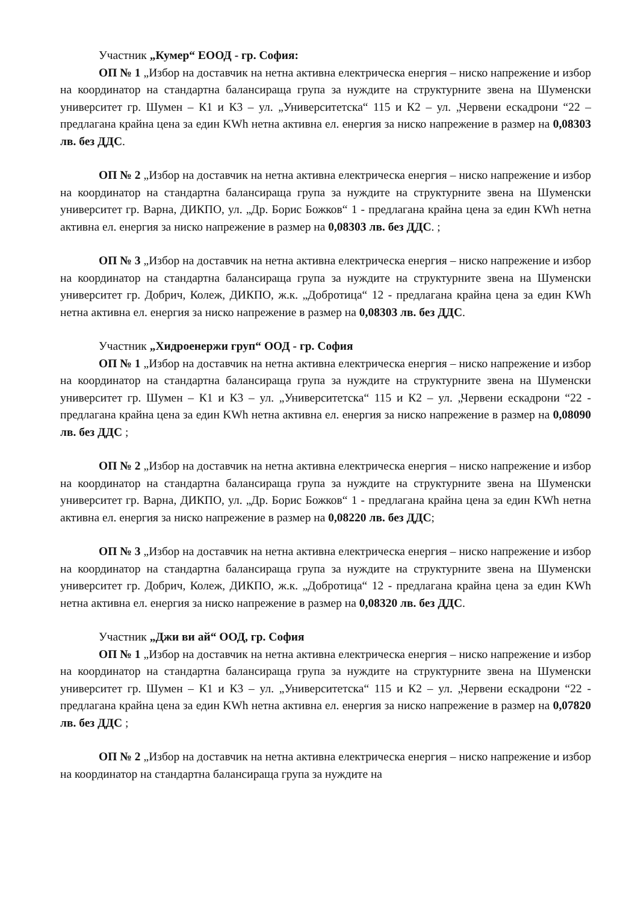Участник „Кумер“ ЕООД - гр. София:
ОП № 1 „Избор на доставчик на нетна активна електрическа енергия – ниско напрежение и избор на координатор на стандартна балансираща група за нуждите на структурните звена на Шуменски университет гр. Шумен – К1 и К3 – ул. „Университетска“ 115 и К2 – ул. „Червени ескадрони “22 – предлагана крайна цена за един KWh нетна активна ел. енергия за ниско напрежение в размер на 0,08303 лв. без ДДС.
ОП № 2 „Избор на доставчик на нетна активна електрическа енергия – ниско напрежение и избор на координатор на стандартна балансираща група за нуждите на структурните звена на Шуменски университет гр. Варна, ДИКПО, ул. „Др. Борис Божков“ 1 - предлагана крайна цена за един KWh нетна активна ел. енергия за ниско напрежение в размер на 0,08303 лв. без ДДС. ;
ОП № 3 „Избор на доставчик на нетна активна електрическа енергия – ниско напрежение и избор на координатор на стандартна балансираща група за нуждите на структурните звена на Шуменски университет гр. Добрич, Колеж, ДИКПО, ж.к. „Добротица“ 12 - предлагана крайна цена за един KWh нетна активна ел. енергия за ниско напрежение в размер на 0,08303 лв. без ДДС.
Участник „Хидроенержи груп“ ООД - гр. София
ОП № 1 „Избор на доставчик на нетна активна електрическа енергия – ниско напрежение и избор на координатор на стандартна балансираща група за нуждите на структурните звена на Шуменски университет гр. Шумен – К1 и К3 – ул. „Университетска“ 115 и К2 – ул. „Червени ескадрони “22 - предлагана крайна цена за един KWh нетна активна ел. енергия за ниско напрежение в размер на 0,08090 лв. без ДДС ;
ОП № 2 „Избор на доставчик на нетна активна електрическа енергия – ниско напрежение и избор на координатор на стандартна балансираща група за нуждите на структурните звена на Шуменски университет гр. Варна, ДИКПО, ул. „Др. Борис Божков“ 1 - предлагана крайна цена за един KWh нетна активна ел. енергия за ниско напрежение в размер на 0,08220 лв. без ДДС;
ОП № 3 „Избор на доставчик на нетна активна електрическа енергия – ниско напрежение и избор на координатор на стандартна балансираща група за нуждите на структурните звена на Шуменски университет гр. Добрич, Колеж, ДИКПО, ж.к. „Добротица“ 12 - предлагана крайна цена за един KWh нетна активна ел. енергия за ниско напрежение в размер на 0,08320 лв. без ДДС.
Участник „Джи ви ай“ ООД, гр. София
ОП № 1 „Избор на доставчик на нетна активна електрическа енергия – ниско напрежение и избор на координатор на стандартна балансираща група за нуждите на структурните звена на Шуменски университет гр. Шумен – К1 и К3 – ул. „Университетска“ 115 и К2 – ул. „Червени ескадрони “22 - предлагана крайна цена за един KWh нетна активна ел. енергия за ниско напрежение в размер на 0,07820 лв. без ДДС ;
ОП № 2 „Избор на доставчик на нетна активна електрическа енергия – ниско напрежение и избор на координатор на стандартна балансираща група за нуждите на